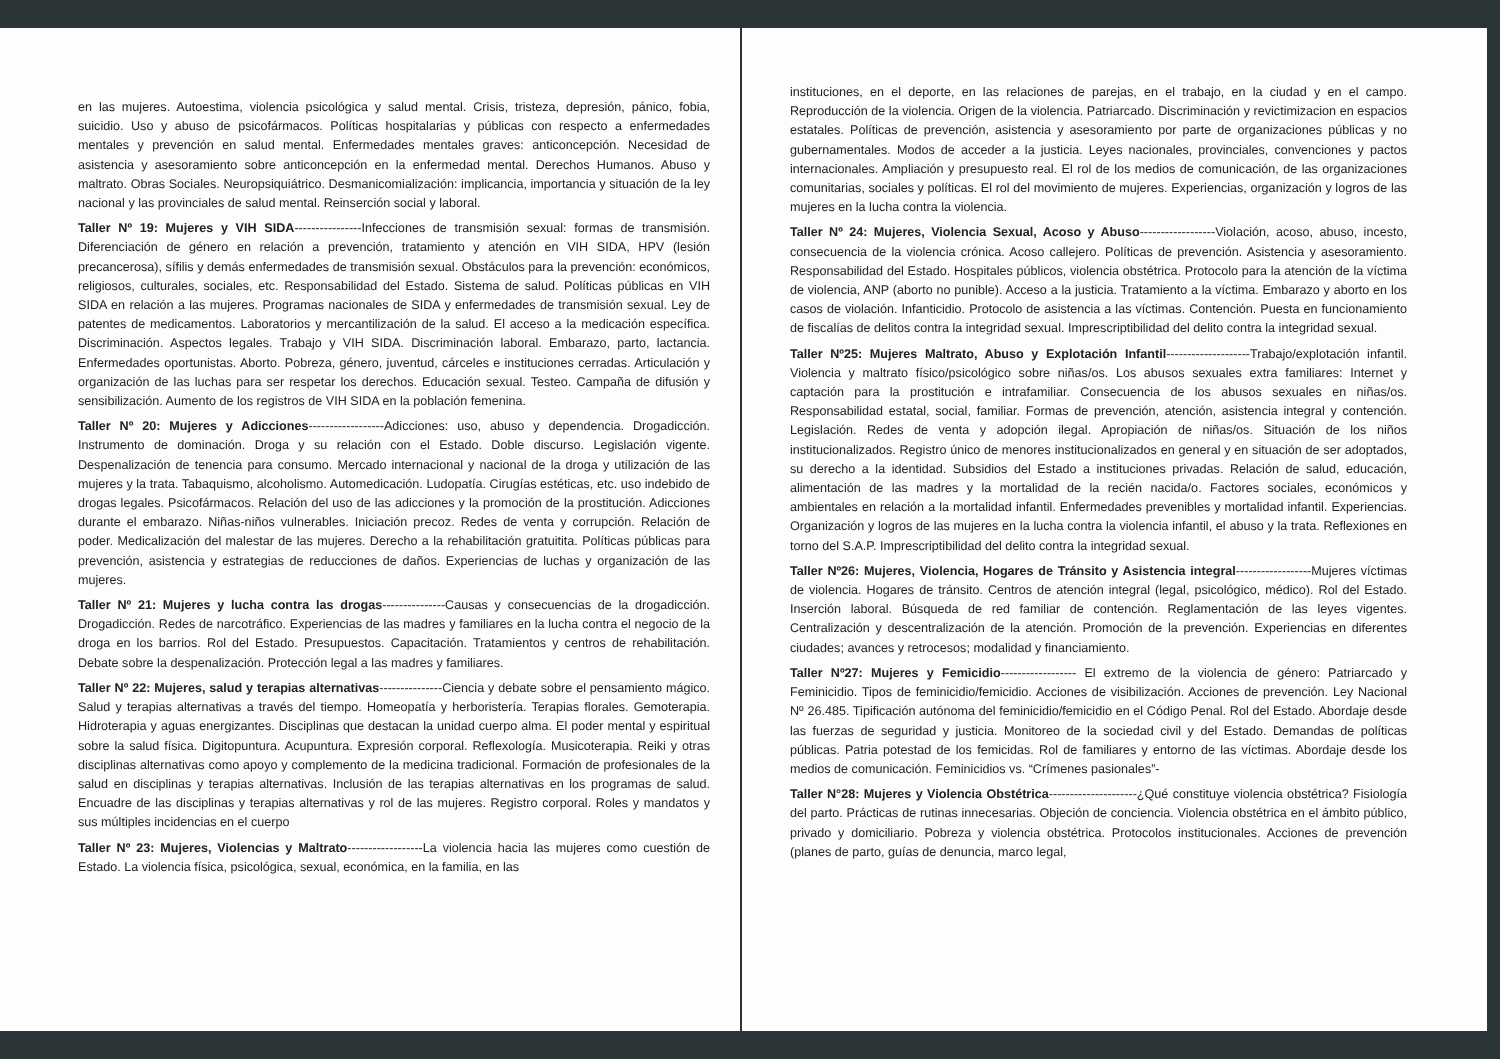en las mujeres. Autoestima, violencia psicológica y salud mental. Crisis, tristeza, depresión, pánico, fobia, suicidio. Uso y abuso de psicofármacos. Políticas hospitalarias y públicas con respecto a enfermedades mentales y prevención en salud mental. Enfermedades mentales graves: anticoncepción. Necesidad de asistencia y asesoramiento sobre anticoncepción en la enfermedad mental. Derechos Humanos. Abuso y maltrato. Obras Sociales. Neuropsiquiátrico. Desmanicomialización: implicancia, importancia y situación de la ley nacional y las provinciales de salud mental. Reinserción social y laboral.
Taller Nº 19: Mujeres y VIH SIDA----------------Infecciones de transmisión sexual: formas de transmisión. Diferenciación de género en relación a prevención, tratamiento y atención en VIH SIDA, HPV (lesión precancerosa), sífilis y demás enfermedades de transmisión sexual. Obstáculos para la prevención: económicos, religiosos, culturales, sociales, etc. Responsabilidad del Estado. Sistema de salud. Políticas públicas en VIH SIDA en relación a las mujeres. Programas nacionales de SIDA y enfermedades de transmisión sexual. Ley de patentes de medicamentos. Laboratorios y mercantilización de la salud. El acceso a la medicación específica. Discriminación. Aspectos legales. Trabajo y VIH SIDA. Discriminación laboral. Embarazo, parto, lactancia. Enfermedades oportunistas. Aborto. Pobreza, género, juventud, cárceles e instituciones cerradas. Articulación y organización de las luchas para ser respetar los derechos. Educación sexual. Testeo. Campaña de difusión y sensibilización. Aumento de los registros de VIH SIDA en la población femenina.
Taller Nº 20: Mujeres y Adicciones------------------Adicciones: uso, abuso y dependencia. Drogadicción. Instrumento de dominación. Droga y su relación con el Estado. Doble discurso. Legislación vigente. Despenalización de tenencia para consumo. Mercado internacional y nacional de la droga y utilización de las mujeres y la trata. Tabaquismo, alcoholismo. Automedicación. Ludopatía. Cirugías estéticas, etc. uso indebido de drogas legales. Psicofármacos. Relación del uso de las adicciones y la promoción de la prostitución. Adicciones durante el embarazo. Niñas-niños vulnerables. Iniciación precoz. Redes de venta y corrupción. Relación de poder. Medicalización del malestar de las mujeres. Derecho a la rehabilitación gratuitita. Políticas públicas para prevención, asistencia y estrategias de reducciones de daños. Experiencias de luchas y organización de las mujeres.
Taller Nº 21: Mujeres y lucha contra las drogas---------------Causas y consecuencias de la drogadicción. Drogadicción. Redes de narcotráfico. Experiencias de las madres y familiares en la lucha contra el negocio de la droga en los barrios. Rol del Estado. Presupuestos. Capacitación. Tratamientos y centros de rehabilitación. Debate sobre la despenalización. Protección legal a las madres y familiares.
Taller Nº 22: Mujeres, salud y terapias alternativas---------------Ciencia y debate sobre el pensamiento mágico. Salud y terapias alternativas a través del tiempo. Homeopatía y herboristería. Terapias florales. Gemoterapia. Hidroterapia y aguas energizantes. Disciplinas que destacan la unidad cuerpo alma. El poder mental y espiritual sobre la salud física. Digitopuntura. Acupuntura. Expresión corporal. Reflexología. Musicoterapia. Reiki y otras disciplinas alternativas como apoyo y complemento de la medicina tradicional. Formación de profesionales de la salud en disciplinas y terapias alternativas. Inclusión de las terapias alternativas en los programas de salud. Encuadre de las disciplinas y terapias alternativas y rol de las mujeres. Registro corporal. Roles y mandatos y sus múltiples incidencias en el cuerpo
Taller Nº 23: Mujeres, Violencias y Maltrato------------------La violencia hacia las mujeres como cuestión de Estado. La violencia física, psicológica, sexual, económica, en la familia, en las
instituciones, en el deporte, en las relaciones de parejas, en el trabajo, en la ciudad y en el campo. Reproducción de la violencia. Origen de la violencia. Patriarcado. Discriminación y revictimizacion en espacios estatales. Políticas de prevención, asistencia y asesoramiento por parte de organizaciones públicas y no gubernamentales. Modos de acceder a la justicia. Leyes nacionales, provinciales, convenciones y pactos internacionales. Ampliación y presupuesto real. El rol de los medios de comunicación, de las organizaciones comunitarias, sociales y políticas. El rol del movimiento de mujeres. Experiencias, organización y logros de las mujeres en la lucha contra la violencia.
Taller Nº 24: Mujeres, Violencia Sexual, Acoso y Abuso------------------Violación, acoso, abuso, incesto, consecuencia de la violencia crónica. Acoso callejero. Políticas de prevención. Asistencia y asesoramiento. Responsabilidad del Estado. Hospitales públicos, violencia obstétrica. Protocolo para la atención de la víctima de violencia, ANP (aborto no punible). Acceso a la justicia. Tratamiento a la víctima. Embarazo y aborto en los casos de violación. Infanticidio. Protocolo de asistencia a las víctimas. Contención. Puesta en funcionamiento de fiscalías de delitos contra la integridad sexual. Imprescriptibilidad del delito contra la integridad sexual.
Taller Nº25: Mujeres Maltrato, Abuso y Explotación Infantil--------------------Trabajo/explotación infantil. Violencia y maltrato físico/psicológico sobre niñas/os. Los abusos sexuales extra familiares: Internet y captación para la prostitución e intrafamiliar. Consecuencia de los abusos sexuales en niñas/os. Responsabilidad estatal, social, familiar. Formas de prevención, atención, asistencia integral y contención. Legislación. Redes de venta y adopción ilegal. Apropiación de niñas/os. Situación de los niños institucionalizados. Registro único de menores institucionalizados en general y en situación de ser adoptados, su derecho a la identidad. Subsidios del Estado a instituciones privadas. Relación de salud, educación, alimentación de las madres y la mortalidad de la recién nacida/o. Factores sociales, económicos y ambientales en relación a la mortalidad infantil. Enfermedades prevenibles y mortalidad infantil. Experiencias. Organización y logros de las mujeres en la lucha contra la violencia infantil, el abuso y la trata. Reflexiones en torno del S.A.P. Imprescriptibilidad del delito contra la integridad sexual.
Taller Nº26: Mujeres, Violencia, Hogares de Tránsito y Asistencia integral------------------Mujeres víctimas de violencia. Hogares de tránsito. Centros de atención integral (legal, psicológico, médico). Rol del Estado. Inserción laboral. Búsqueda de red familiar de contención. Reglamentación de las leyes vigentes. Centralización y descentralización de la atención. Promoción de la prevención. Experiencias en diferentes ciudades; avances y retrocesos; modalidad y financiamiento.
Taller Nº27: Mujeres y Femicidio------------------ El extremo de la violencia de género: Patriarcado y Feminicidio. Tipos de feminicidio/femicidio. Acciones de visibilización. Acciones de prevención. Ley Nacional Nº 26.485. Tipificación autónoma del feminicidio/femicidio en el Código Penal. Rol del Estado. Abordaje desde las fuerzas de seguridad y justicia. Monitoreo de la sociedad civil y del Estado. Demandas de políticas públicas. Patria potestad de los femicidas. Rol de familiares y entorno de las víctimas. Abordaje desde los medios de comunicación. Feminicidios vs. “Crímenes pasionales”-
Taller N°28: Mujeres y Violencia Obstétrica---------------------¿Qué constituye violencia obstétrica? Fisiología del parto. Prácticas de rutinas innecesarias. Objeción de conciencia. Violencia obstétrica en el ámbito público, privado y domiciliario. Pobreza y violencia obstétrica. Protocolos institucionales. Acciones de prevención (planes de parto, guías de denuncia, marco legal,